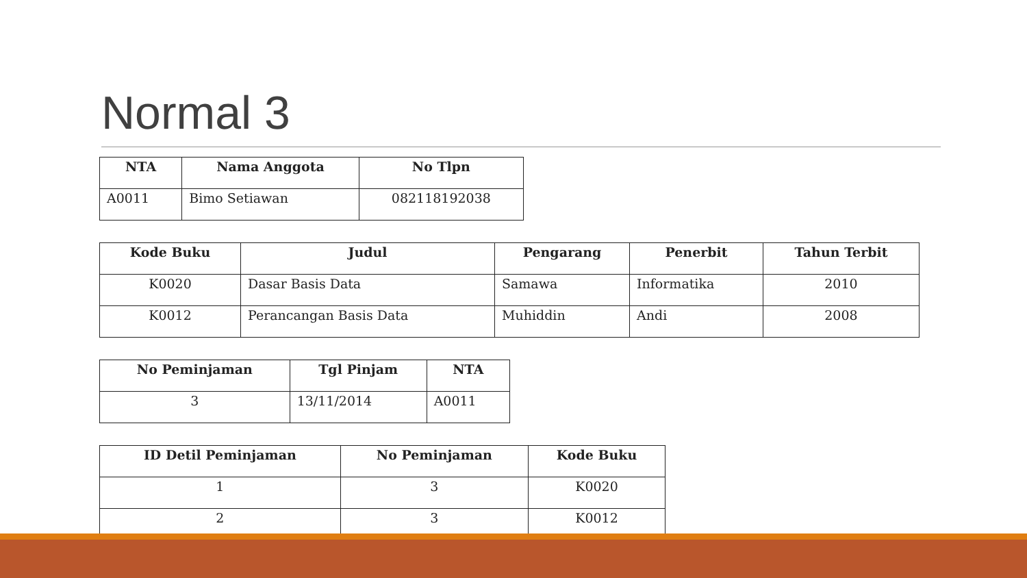Normal 3
| NTA | Nama Anggota | No Tlpn |
| --- | --- | --- |
| A0011 | Bimo Setiawan | 082118192038 |
| Kode Buku | Judul | Pengarang | Penerbit | Tahun Terbit |
| --- | --- | --- | --- | --- |
| K0020 | Dasar Basis Data | Samawa | Informatika | 2010 |
| K0012 | Perancangan Basis Data | Muhiddin | Andi | 2008 |
| No Peminjaman | Tgl Pinjam | NTA |
| --- | --- | --- |
| 3 | 13/11/2014 | A0011 |
| ID Detil Peminjaman | No Peminjaman | Kode Buku |
| --- | --- | --- |
| 1 | 3 | K0020 |
| 2 | 3 | K0012 |